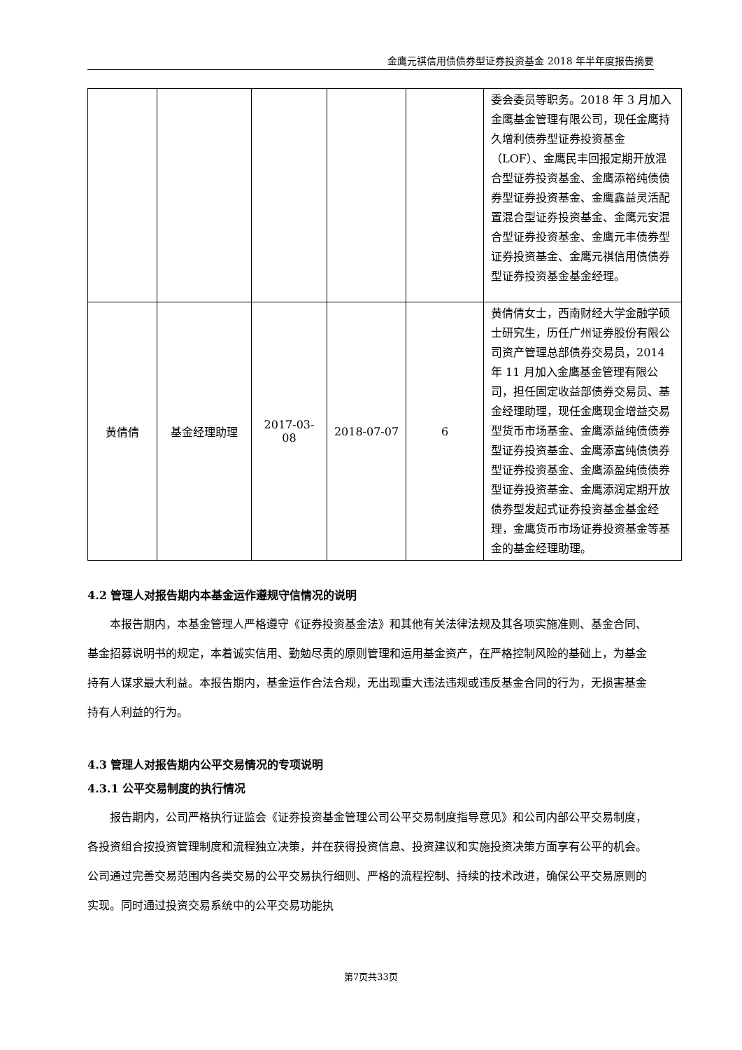金鹰元祺信用债债券型证券投资基金 2018 年半年度报告摘要
| | | | | | 委会委员等职务。2018 年 3 月加入金鹰基金管理有限公司，现任金鹰持久增利债券型证券投资基金（LOF）、金鹰民丰回报定期开放混合型证券投资基金、金鹰添裕纯债债券型证券投资基金、金鹰鑫益灵活配置混合型证券投资基金、金鹰元安混合型证券投资基金、金鹰元丰债券型证券投资基金、金鹰元祺信用债债券型证券投资基金基金经理。 |
| 黄倩倩 | 基金经理助理 | 2017-03- 08 | 2018-07-07 | 6 | 黄倩倩女士，西南财经大学金融学硕士研究生，历任广州证券股份有限公司资产管理总部债券交易员，2014 年 11 月加入金鹰基金管理有限公司，担任固定收益部债券交易员、基金经理助理，现任金鹰现金增益交易型货币市场基金、金鹰添益纯债债券型证券投资基金、金鹰添富纯债债券型证券投资基金、金鹰添盈纯债债券型证券投资基金、金鹰添润定期开放债券型发起式证券投资基金基金经理，金鹰货币市场证券投资基金等基金的基金经理助理。 |
4.2 管理人对报告期内本基金运作遵规守信情况的说明
本报告期内，本基金管理人严格遵守《证券投资基金法》和其他有关法律法规及其各项实施准则、基金合同、基金招募说明书的规定，本着诚实信用、勤勉尽责的原则管理和运用基金资产，在严格控制风险的基础上，为基金持有人谋求最大利益。本报告期内，基金运作合法合规，无出现重大违法违规或违反基金合同的行为，无损害基金持有人利益的行为。
4.3 管理人对报告期内公平交易情况的专项说明
4.3.1 公平交易制度的执行情况
报告期内，公司严格执行证监会《证券投资基金管理公司公平交易制度指导意见》和公司内部公平交易制度，各投资组合按投资管理制度和流程独立决策，并在获得投资信息、投资建议和实施投资决策方面享有公平的机会。公司通过完善交易范围内各类交易的公平交易执行细则、严格的流程控制、持续的技术改进，确保公平交易原则的实现。同时通过投资交易系统中的公平交易功能执
第7页共33页